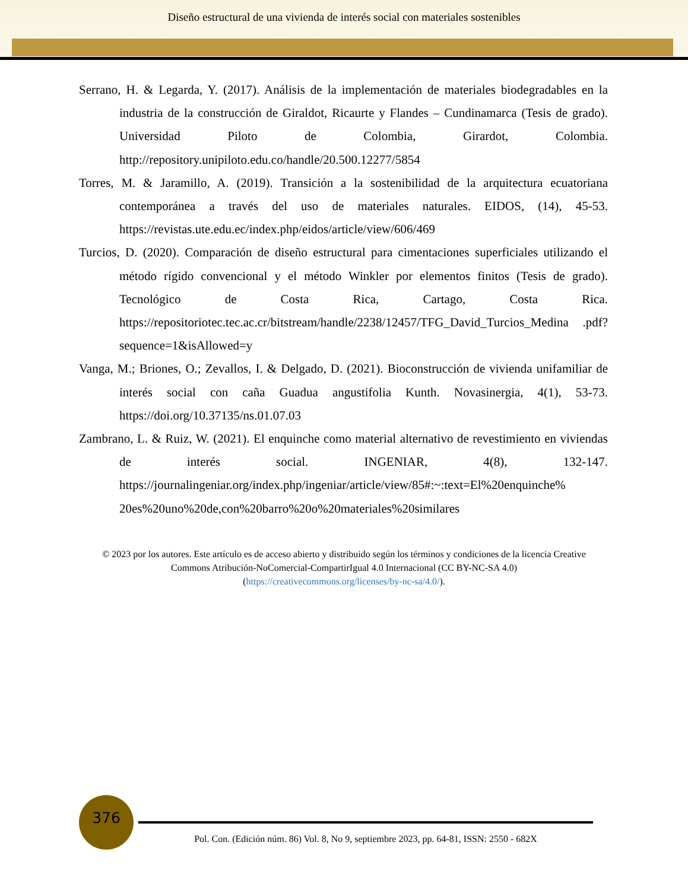Diseño estructural de una vivienda de interés social con materiales sostenibles
Serrano, H. & Legarda, Y. (2017). Análisis de la implementación de materiales biodegradables en la industria de la construcción de Giraldot, Ricaurte y Flandes – Cundinamarca (Tesis de grado). Universidad Piloto de Colombia, Girardot, Colombia. http://repository.unipiloto.edu.co/handle/20.500.12277/5854
Torres, M. & Jaramillo, A. (2019). Transición a la sostenibilidad de la arquitectura ecuatoriana contemporánea a través del uso de materiales naturales. EIDOS, (14), 45-53. https://revistas.ute.edu.ec/index.php/eidos/article/view/606/469
Turcios, D. (2020). Comparación de diseño estructural para cimentaciones superficiales utilizando el método rígido convencional y el método Winkler por elementos finitos (Tesis de grado). Tecnológico de Costa Rica, Cartago, Costa Rica. https://repositoriotec.tec.ac.cr/bitstream/handle/2238/12457/TFG_David_Turcios_Medina .pdf?sequence=1&isAllowed=y
Vanga, M.; Briones, O.; Zevallos, I. & Delgado, D. (2021). Bioconstrucción de vivienda unifamiliar de interés social con caña Guadua angustifolia Kunth. Novasinergia, 4(1), 53-73. https://doi.org/10.37135/ns.01.07.03
Zambrano, L. & Ruiz, W. (2021). El enquinche como material alternativo de revestimiento en viviendas de interés social. INGENIAR, 4(8), 132-147. https://journalingeniar.org/index.php/ingeniar/article/view/85#:~:text=El%20enquinche% 20es%20uno%20de,con%20barro%20o%20materiales%20similares
© 2023 por los autores. Este artículo es de acceso abierto y distribuido según los términos y condiciones de la licencia Creative Commons Atribución-NoComercial-CompartirIgual 4.0 Internacional (CC BY-NC-SA 4.0)
(https://creativecommons.org/licenses/by-nc-sa/4.0/).
376
Pol. Con. (Edición núm. 86) Vol. 8, No 9, septiembre 2023, pp. 64-81, ISSN: 2550 - 682X